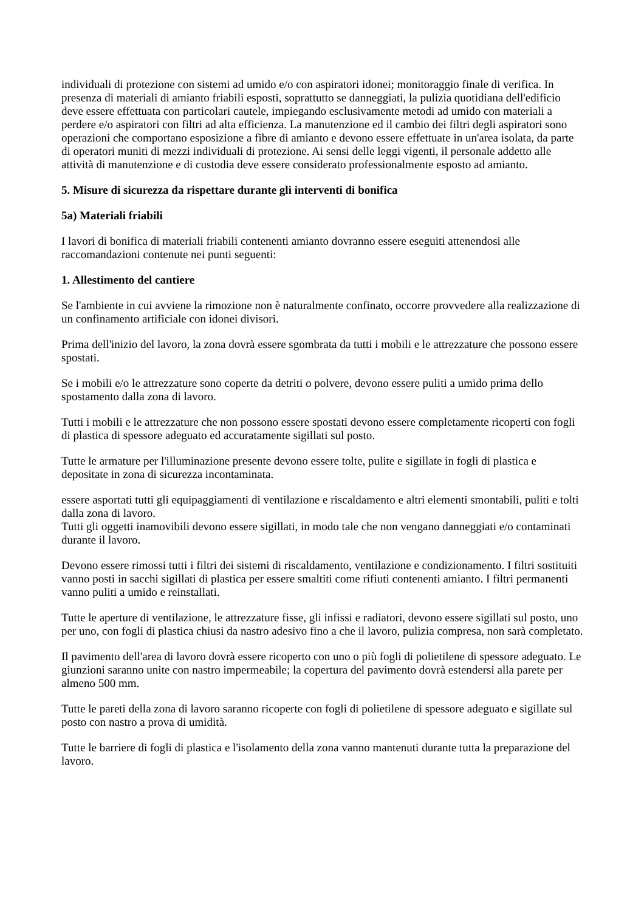individuali di protezione con sistemi ad umido e/o con aspiratori idonei; monitoraggio finale di verifica. In presenza di materiali di amianto friabili esposti, soprattutto se danneggiati, la pulizia quotidiana dell'edificio deve essere effettuata con particolari cautele, impiegando esclusivamente metodi ad umido con materiali a perdere e/o aspiratori con filtri ad alta efficienza. La manutenzione ed il cambio dei filtri degli aspiratori sono operazioni che comportano esposizione a fibre di amianto e devono essere effettuate in un'area isolata, da parte di operatori muniti di mezzi individuali di protezione. Ai sensi delle leggi vigenti, il personale addetto alle attività di manutenzione e di custodia deve essere considerato professionalmente esposto ad amianto.
5. Misure di sicurezza da rispettare durante gli interventi di bonifica
5a) Materiali friabili
I lavori di bonifica di materiali friabili contenenti amianto dovranno essere eseguiti attenendosi alle raccomandazioni contenute nei punti seguenti:
1. Allestimento del cantiere
Se l'ambiente in cui avviene la rimozione non è naturalmente confinato, occorre provvedere alla realizzazione di un confinamento artificiale con idonei divisori.
Prima dell'inizio del lavoro, la zona dovrà essere sgombrata da tutti i mobili e le attrezzature che possono essere spostati.
Se i mobili e/o le attrezzature sono coperte da detriti o polvere, devono essere puliti a umido prima dello spostamento dalla zona di lavoro.
Tutti i mobili e le attrezzature che non possono essere spostati devono essere completamente ricoperti con fogli di plastica di spessore adeguato ed accuratamente sigillati sul posto.
Tutte le armature per l'illuminazione presente devono essere tolte, pulite e sigillate in fogli di plastica e depositate in zona di sicurezza incontaminata.
essere asportati tutti gli equipaggiamenti di ventilazione e riscaldamento e altri elementi smontabili, puliti e tolti dalla zona di lavoro.
Tutti gli oggetti inamovibili devono essere sigillati, in modo tale che non vengano danneggiati e/o contaminati durante il lavoro.
Devono essere rimossi tutti i filtri dei sistemi di riscaldamento, ventilazione e condizionamento. I filtri sostituiti vanno posti in sacchi sigillati di plastica per essere smaltiti come rifiuti contenenti amianto. I filtri permanenti vanno puliti a umido e reinstallati.
Tutte le aperture di ventilazione, le attrezzature fisse, gli infissi e radiatori, devono essere sigillati sul posto, uno per uno, con fogli di plastica chiusi da nastro adesivo fino a che il lavoro, pulizia compresa, non sarà completato.
Il pavimento dell'area di lavoro dovrà essere ricoperto con uno o più fogli di polietilene di spessore adeguato. Le giunzioni saranno unite con nastro impermeabile; la copertura del pavimento dovrà estendersi alla parete per almeno 500 mm.
Tutte le pareti della zona di lavoro saranno ricoperte con fogli di polietilene di spessore adeguato e sigillate sul posto con nastro a prova di umidità.
Tutte le barriere di fogli di plastica e l'isolamento della zona vanno mantenuti durante tutta la preparazione del lavoro.